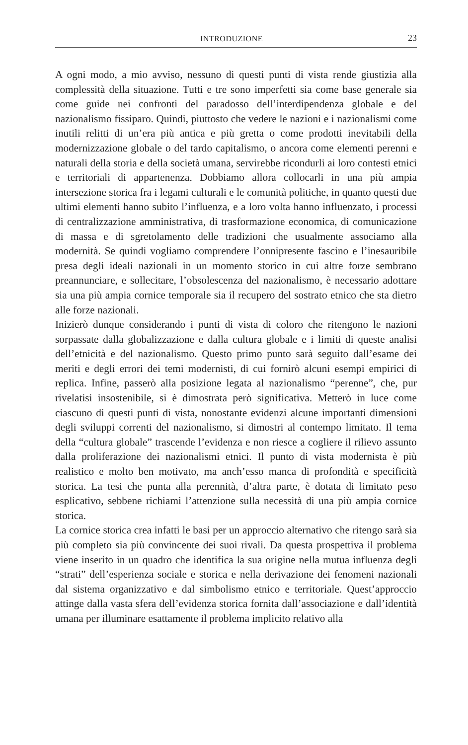INTRODUZIONE 23
A ogni modo, a mio avviso, nessuno di questi punti di vista rende giustizia alla complessità della situazione. Tutti e tre sono imperfetti sia come base generale sia come guide nei confronti del paradosso dell’interdipendenza globale e del nazionalismo fissiparo. Quindi, piuttosto che vedere le nazioni e i nazionalismi come inutili relitti di un’era più antica e più gretta o come prodotti inevitabili della modernizzazione globale o del tardo capitalismo, o ancora come elementi perenni e naturali della storia e della società umana, servirebbe ricondurli ai loro contesti etnici e territoriali di appartenenza. Dobbiamo allora collocarli in una più ampia intersezione storica fra i legami culturali e le comunità politiche, in quanto questi due ultimi elementi hanno subito l’influenza, e a loro volta hanno influenzato, i processi di centralizzazione amministrativa, di trasformazione economica, di comunicazione di massa e di sgretolamento delle tradizioni che usualmente associamo alla modernità. Se quindi vogliamo comprendere l’onnipresente fascino e l’inesauribile presa degli ideali nazionali in un momento storico in cui altre forze sembrano preannunciare, e sollecitare, l’obsolescenza del nazionalismo, è necessario adottare sia una più ampia cornice temporale sia il recupero del sostrato etnico che sta dietro alle forze nazionali.
Inizierò dunque considerando i punti di vista di coloro che ritengono le nazioni sorpassate dalla globalizzazione e dalla cultura globale e i limiti di queste analisi dell’etnicità e del nazionalismo. Questo primo punto sarà seguito dall’esame dei meriti e degli errori dei temi modernisti, di cui fornirò alcuni esempi empirici di replica. Infine, passerò alla posizione legata al nazionalismo “perenne”, che, pur rivelatisi insostenibile, si è dimostrata però significativa. Metterò in luce come ciascuno di questi punti di vista, nonostante evidenzi alcune importanti dimensioni degli sviluppi correnti del nazionalismo, si dimostri al contempo limitato. Il tema della “cultura globale” trascende l’evidenza e non riesce a cogliere il rilievo assunto dalla proliferazione dei nazionalismi etnici. Il punto di vista modernista è più realistico e molto ben motivato, ma anch’esso manca di profondità e specificità storica. La tesi che punta alla perennità, d’altra parte, è dotata di limitato peso esplicativo, sebbene richiami l’attenzione sulla necessità di una più ampia cornice storica.
La cornice storica crea infatti le basi per un approccio alternativo che ritengo sarà sia più completo sia più convincente dei suoi rivali. Da questa prospettiva il problema viene inserito in un quadro che identifica la sua origine nella mutua influenza degli “strati” dell’esperienza sociale e storica e nella derivazione dei fenomeni nazionali dal sistema organizzativo e dal simbolismo etnico e territoriale. Quest’approccio attinge dalla vasta sfera dell’evidenza storica fornita dall’associazione e dall’identità umana per illuminare esattamente il problema implicito relativo alla